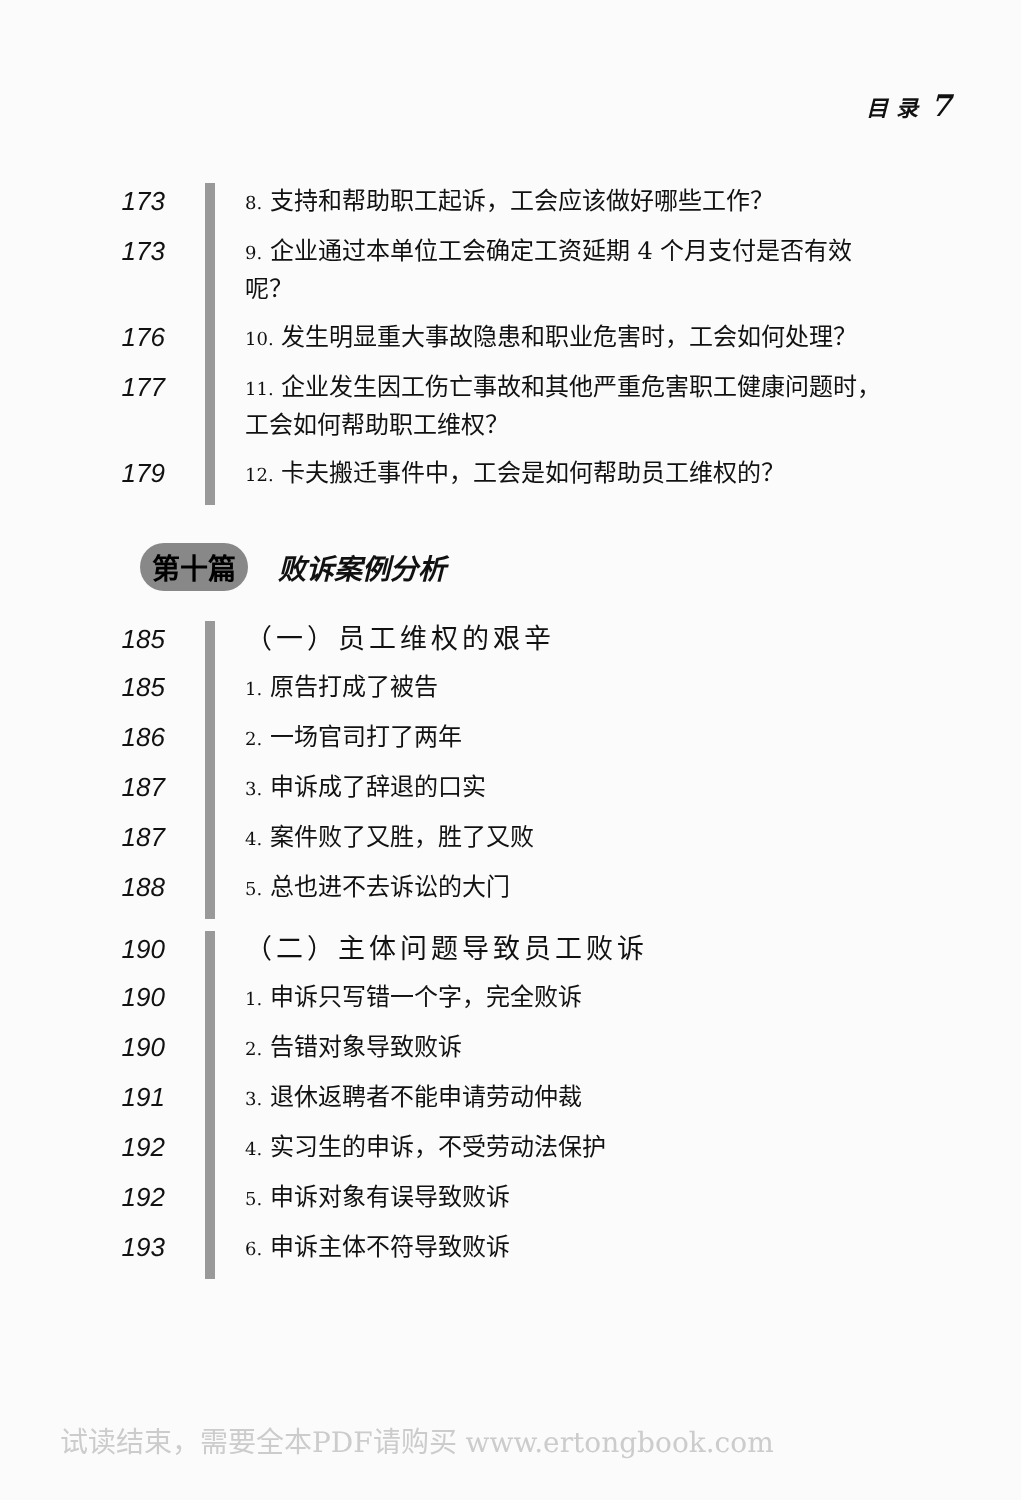目 录 7
173
8. 支持和帮助职工起诉，工会应该做好哪些工作？
173
9. 企业通过本单位工会确定工资延期 4 个月支付是否有效呢？
176
10. 发生明显重大事故隐患和职业危害时，工会如何处理？
177
11. 企业发生因工伤亡事故和其他严重危害职工健康问题时，工会如何帮助职工维权？
179
12. 卡夫搬迁事件中，工会是如何帮助员工维权的？
第十篇 败诉案例分析
185 （一）员工维权的艰辛
185
1. 原告打成了被告
186
2. 一场官司打了两年
187
3. 申诉成了辞退的口实
187
4. 案件败了又胜，胜了又败
188
5. 总也进不去诉讼的大门
190 （二）主体问题导致员工败诉
190
1. 申诉只写错一个字，完全败诉
190
2. 告错对象导致败诉
191
3. 退休返聘者不能申请劳动仲裁
192
4. 实习生的申诉，不受劳动法保护
192
5. 申诉对象有误导致败诉
193
6. 申诉主体不符导致败诉
试读结束，需要全本PDF请购买 www.ertongbook.com